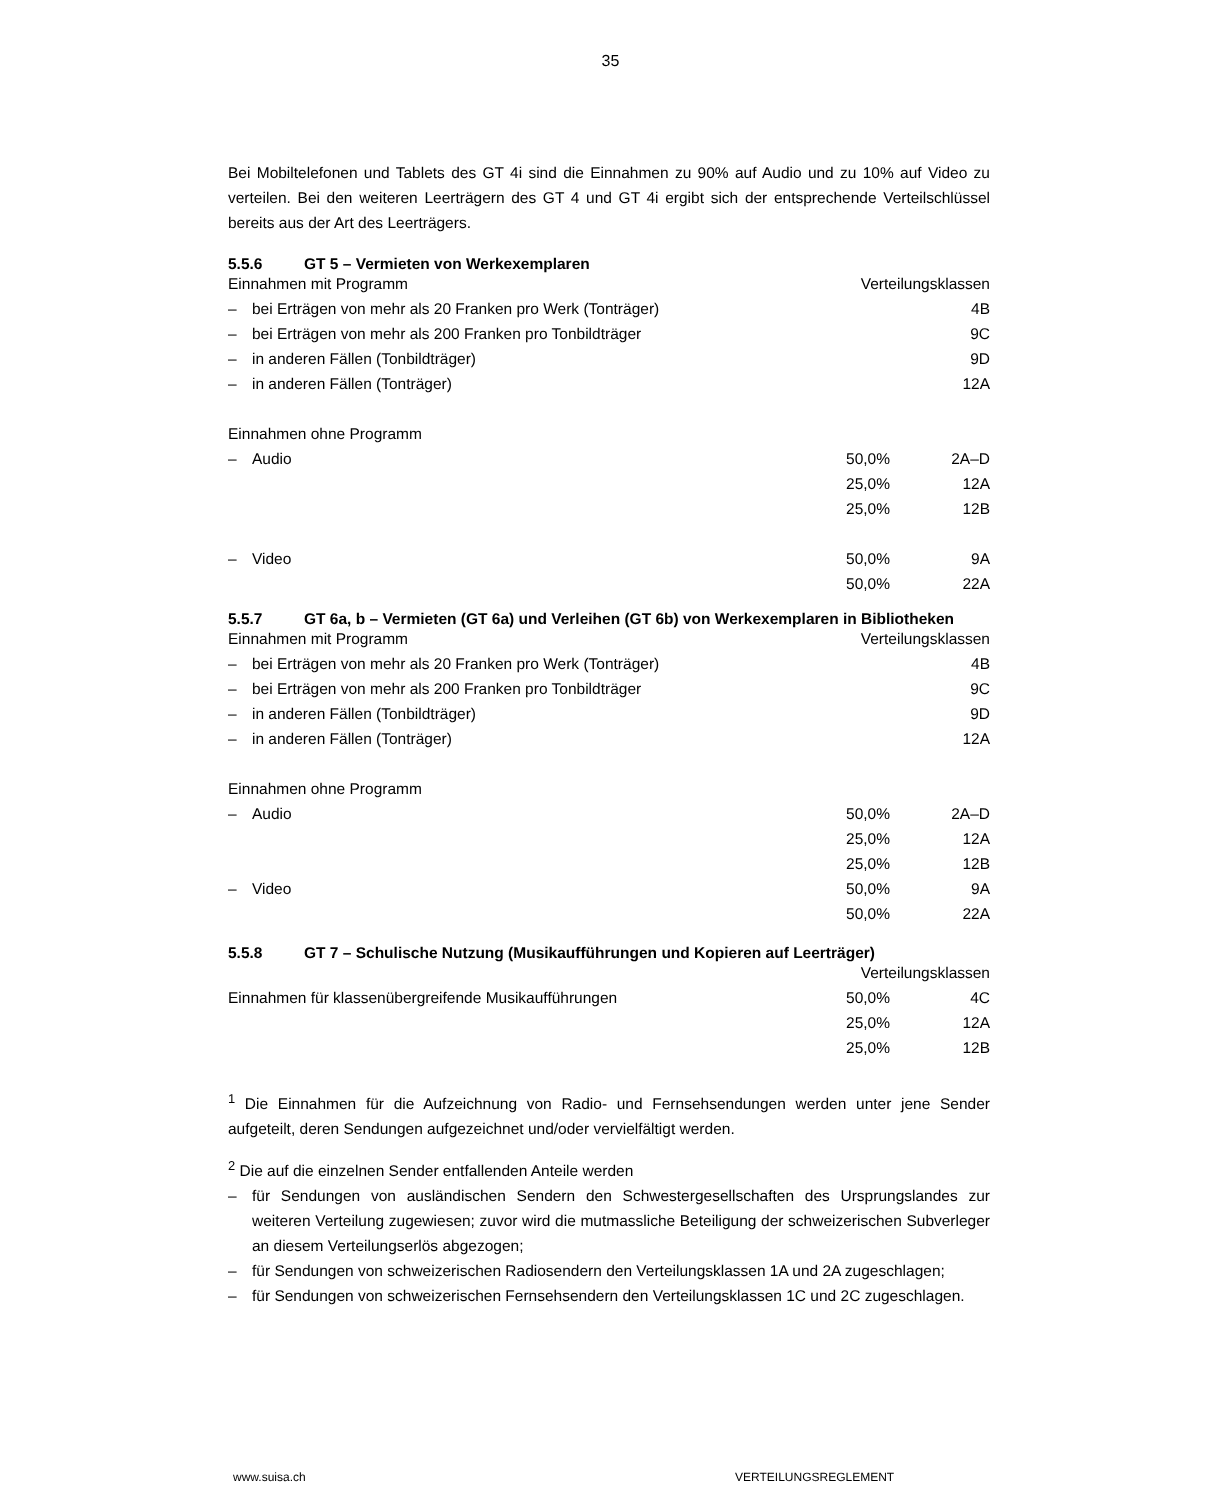35
Bei Mobiltelefonen und Tablets des GT 4i sind die Einnahmen zu 90% auf Audio und zu 10% auf Video zu verteilen. Bei den weiteren Leerträgern des GT 4 und GT 4i ergibt sich der entsprechende Verteilschlüssel bereits aus der Art des Leerträgers.
5.5.6 GT 5 – Vermieten von Werkexemplaren
| Einnahmen mit Programm | | Verteilungsklassen | |
| – | bei Erträgen von mehr als 20 Franken pro Werk (Tonträger) | | 4B |
| – | bei Erträgen von mehr als 200 Franken pro Tonbildträger | | 9C |
| – | in anderen Fällen (Tonbildträger) | | 9D |
| – | in anderen Fällen (Tonträger) | | 12A |
| Einnahmen ohne Programm | | | |
| – | Audio | 50,0% | 2A–D |
| | | 25,0% | 12A |
| | | 25,0% | 12B |
| – | Video | 50,0% | 9A |
| | | 50,0% | 22A |
5.5.7 GT 6a, b – Vermieten (GT 6a) und Verleihen (GT 6b) von Werkexemplaren in Bibliotheken
| Einnahmen mit Programm | | Verteilungsklassen | |
| – | bei Erträgen von mehr als 20 Franken pro Werk (Tonträger) | | 4B |
| – | bei Erträgen von mehr als 200 Franken pro Tonbildträger | | 9C |
| – | in anderen Fällen (Tonbildträger) | | 9D |
| – | in anderen Fällen (Tonträger) | | 12A |
| Einnahmen ohne Programm | | | |
| – | Audio | 50,0% | 2A–D |
| | | 25,0% | 12A |
| | | 25,0% | 12B |
| – | Video | 50,0% | 9A |
| | | 50,0% | 22A |
5.5.8 GT 7 – Schulische Nutzung (Musikaufführungen und Kopieren auf Leerträger)
| Verteilungsklassen | | |
| Einnahmen für klassenübergreifende Musikaufführungen | 50,0% | 4C |
| | 25,0% | 12A |
| | 25,0% | 12B |
<sup>1</sup> Die Einnahmen für die Aufzeichnung von Radio- und Fernsehsendungen werden unter jene Sender aufgeteilt, deren Sendungen aufgezeichnet und/oder vervielfältigt werden.
<sup>2</sup> Die auf die einzelnen Sender entfallenden Anteile werden
– für Sendungen von ausländischen Sendern den Schwestergesellschaften des Ursprungslandes zur weiteren Verteilung zugewiesen; zuvor wird die mutmassliche Beteiligung der schweizerischen Subverleger an diesem Verteilungserlös abgezogen;
– für Sendungen von schweizerischen Radiosendern den Verteilungsklassen 1A und 2A zugeschlagen;
– für Sendungen von schweizerischen Fernsehsendern den Verteilungsklassen 1C und 2C zugeschlagen.
www.suisa.ch VERTEILUNGSREGLEMENT